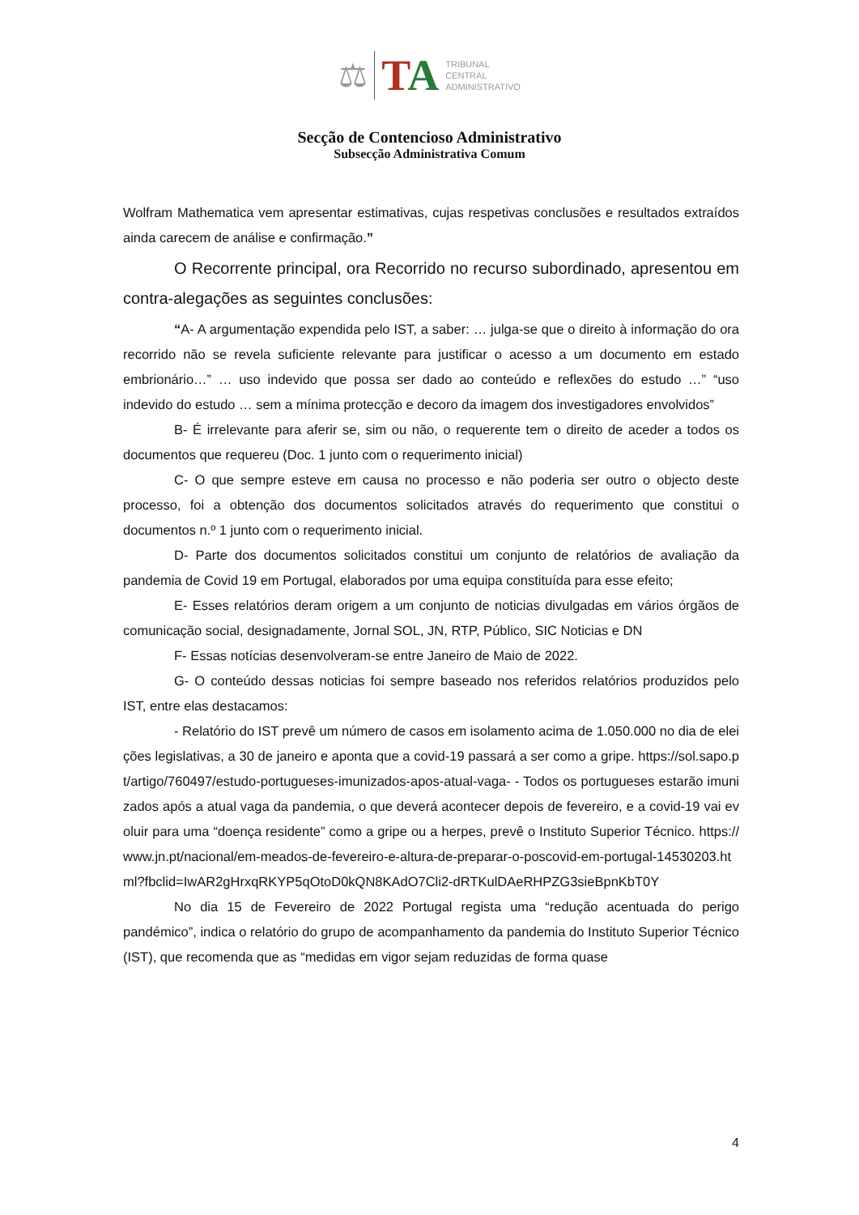⚖
TA
TRIBUNAL
CENTRAL
ADMINISTRATIVO
Secção de Contencioso Administrativo
Subsecção Administrativa Comum
Wolfram Mathematica vem apresentar estimativas, cujas respetivas conclusões e resultados extraídos ainda carecem de análise e confirmação.”
O Recorrente principal, ora Recorrido no recurso subordinado, apresentou em contra-alegações as seguintes conclusões:
“A- A argumentação expendida pelo IST, a saber: … julga-se que o direito à informação do ora recorrido não se revela suficiente relevante para justificar o acesso a um documento em estado embrionário…” … uso indevido que possa ser dado ao conteúdo e reflexões do estudo …” “uso indevido do estudo … sem a mínima protecção e decoro da imagem dos investigadores envolvidos”
B- É irrelevante para aferir se, sim ou não, o requerente tem o direito de aceder a todos os documentos que requereu (Doc. 1 junto com o requerimento inicial)
C- O que sempre esteve em causa no processo e não poderia ser outro o objecto deste processo, foi a obtenção dos documentos solicitados através do requerimento que constitui o documentos n.º 1 junto com o requerimento inicial.
D- Parte dos documentos solicitados constitui um conjunto de relatórios de avaliação da pandemia de Covid 19 em Portugal, elaborados por uma equipa constituída para esse efeito;
E- Esses relatórios deram origem a um conjunto de noticias divulgadas em vários órgãos de comunicação social, designadamente, Jornal SOL, JN, RTP, Público, SIC Noticias e DN
F- Essas notícias desenvolveram-se entre Janeiro de Maio de 2022.
G- O conteúdo dessas noticias foi sempre baseado nos referidos relatórios produzidos pelo IST, entre elas destacamos:
- Relatório do IST prevê um número de casos em isolamento acima de 1.050.000 no dia de eleições legislativas, a 30 de janeiro e aponta que a covid-19 passará a ser como a gripe. https://sol.sapo.pt/artigo/760497/estudo-portugueses-imunizados-apos-atual-vaga- - Todos os portugueses estarão imunizados após a atual vaga da pandemia, o que deverá acontecer depois de fevereiro, e a covid-19 vai evoluir para uma “doença residente” como a gripe ou a herpes, prevê o Instituto Superior Técnico. https://www.jn.pt/nacional/em-meados-de-fevereiro-e-altura-de-preparar-o-poscovid-em-portugal-14530203.html?fbclid=IwAR2gHrxqRKYP5qOtoD0kQN8KAdO7Cli2-dRTKulDAeRHPZG3sieBpnKbT0Y
No dia 15 de Fevereiro de 2022 Portugal regista uma “redução acentuada do perigo pandémico”, indica o relatório do grupo de acompanhamento da pandemia do Instituto Superior Técnico (IST), que recomenda que as “medidas em vigor sejam reduzidas de forma quase
4